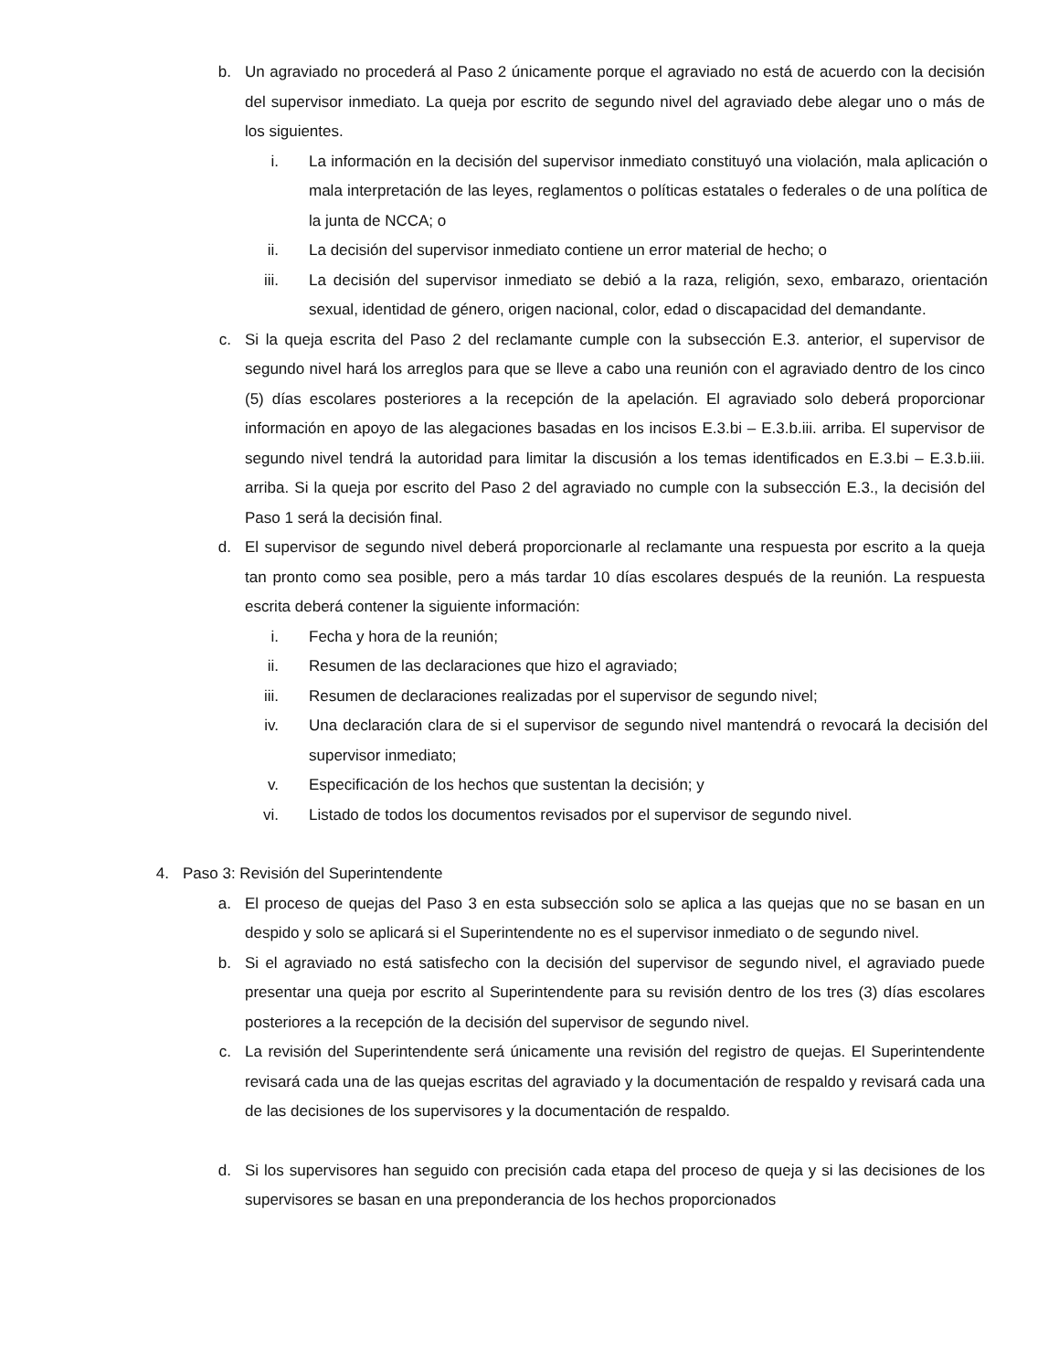b. Un agraviado no procederá al Paso 2 únicamente porque el agraviado no está de acuerdo con la decisión del supervisor inmediato. La queja por escrito de segundo nivel del agraviado debe alegar uno o más de los siguientes.
i. La información en la decisión del supervisor inmediato constituyó una violación, mala aplicación o mala interpretación de las leyes, reglamentos o políticas estatales o federales o de una política de la junta de NCCA; o
ii. La decisión del supervisor inmediato contiene un error material de hecho; o
iii. La decisión del supervisor inmediato se debió a la raza, religión, sexo, embarazo, orientación sexual, identidad de género, origen nacional, color, edad o discapacidad del demandante.
c. Si la queja escrita del Paso 2 del reclamante cumple con la subsección E.3. anterior, el supervisor de segundo nivel hará los arreglos para que se lleve a cabo una reunión con el agraviado dentro de los cinco (5) días escolares posteriores a la recepción de la apelación. El agraviado solo deberá proporcionar información en apoyo de las alegaciones basadas en los incisos E.3.bi – E.3.b.iii. arriba. El supervisor de segundo nivel tendrá la autoridad para limitar la discusión a los temas identificados en E.3.bi – E.3.b.iii. arriba. Si la queja por escrito del Paso 2 del agraviado no cumple con la subsección E.3., la decisión del Paso 1 será la decisión final.
d. El supervisor de segundo nivel deberá proporcionarle al reclamante una respuesta por escrito a la queja tan pronto como sea posible, pero a más tardar 10 días escolares después de la reunión. La respuesta escrita deberá contener la siguiente información:
i. Fecha y hora de la reunión;
ii. Resumen de las declaraciones que hizo el agraviado;
iii. Resumen de declaraciones realizadas por el supervisor de segundo nivel;
iv. Una declaración clara de si el supervisor de segundo nivel mantendrá o revocará la decisión del supervisor inmediato;
v. Especificación de los hechos que sustentan la decisión; y
vi. Listado de todos los documentos revisados por el supervisor de segundo nivel.
4. Paso 3: Revisión del Superintendente
a. El proceso de quejas del Paso 3 en esta subsección solo se aplica a las quejas que no se basan en un despido y solo se aplicará si el Superintendente no es el supervisor inmediato o de segundo nivel.
b. Si el agraviado no está satisfecho con la decisión del supervisor de segundo nivel, el agraviado puede presentar una queja por escrito al Superintendente para su revisión dentro de los tres (3) días escolares posteriores a la recepción de la decisión del supervisor de segundo nivel.
c. La revisión del Superintendente será únicamente una revisión del registro de quejas. El Superintendente revisará cada una de las quejas escritas del agraviado y la documentación de respaldo y revisará cada una de las decisiones de los supervisores y la documentación de respaldo.
d. Si los supervisores han seguido con precisión cada etapa del proceso de queja y si las decisiones de los supervisores se basan en una preponderancia de los hechos proporcionados